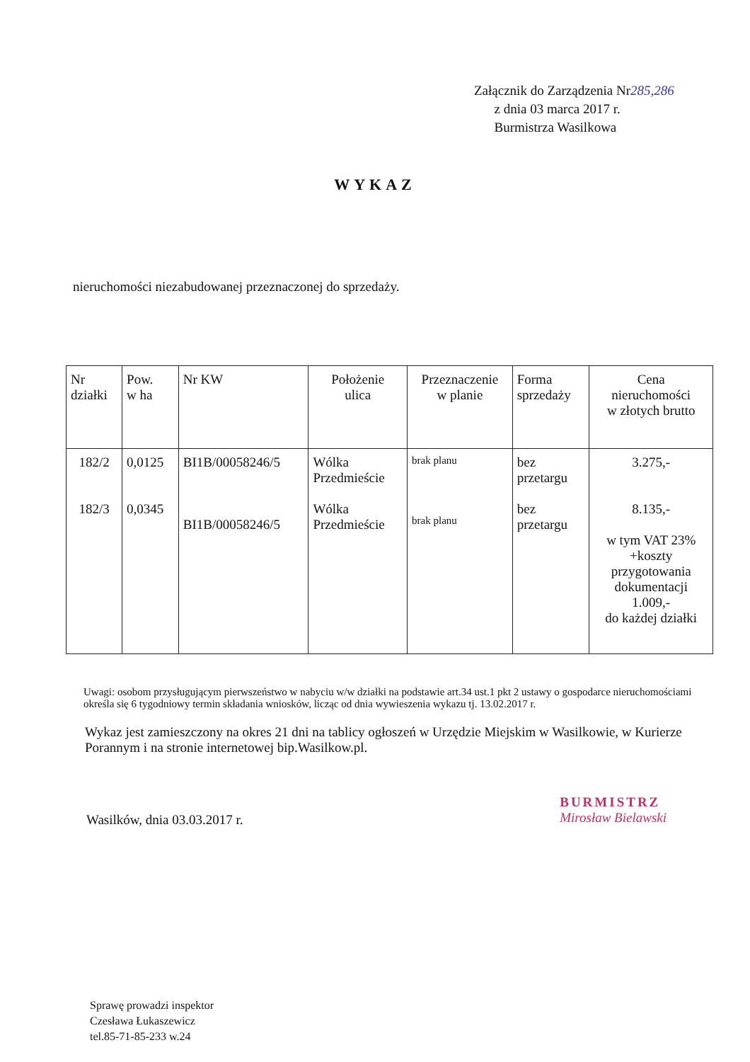Załącznik do Zarządzenia Nr285,286
z dnia 03 marca 2017 r.
Burmistrza Wasilkowa
WYKAZ
nieruchomości niezabudowanej przeznaczonej do sprzedaży.
| Nr działki | Pow. w ha | Nr KW | Położenie ulica | Przeznaczenie w planie | Forma sprzedaży | Cena nieruchomości w złotych brutto |
| --- | --- | --- | --- | --- | --- | --- |
| 182/2 182/3 | 0,0125 0,0345 | BI1B/00058246/5 BI1B/00058246/5 | Wólka Przedmieście Wólka Przedmieście | brak planu brak planu | bez przetargu bez przetargu | 3.275,- 8.135,- w tym VAT 23% +koszty przygotowania dokumentacji 1.009,- do każdej działki |
Uwagi: osobom przysługującym pierwszeństwo w nabyciu w/w działki na podstawie art.34 ust.1 pkt 2 ustawy o gospodarce nieruchomościami określa się 6 tygodniowy termin składania wniosków, licząc od dnia wywieszenia wykazu tj. 13.02.2017 r.
Wykaz jest zamieszczony na okres 21 dni na tablicy ogłoszeń w Urzędzie Miejskim w Wasilkowie, w Kurierze Porannym i na stronie internetowej bip.Wasilkow.pl.
Wasilków, dnia 03.03.2017 r.
BURMISTRZ
Mirosław Bielawski
Sprawę prowadzi inspektor
Czesława Łukaszewicz
tel.85-71-85-233 w.24